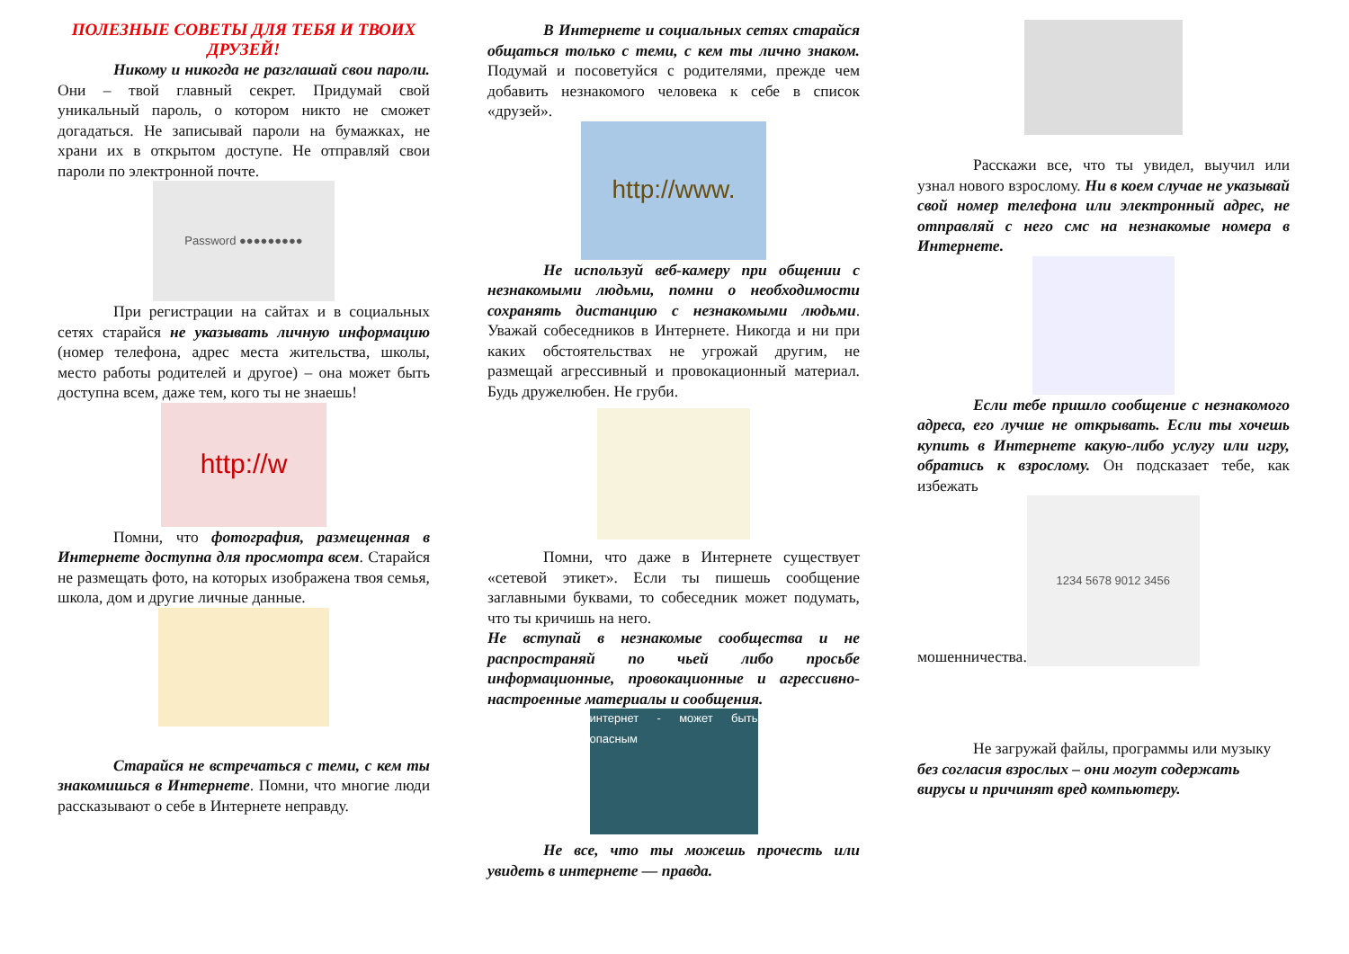ПОЛЕЗНЫЕ СОВЕТЫ ДЛЯ ТЕБЯ И ТВОИХ ДРУЗЕЙ!
Никому и никогда не разглашай свои пароли. Они – твой главный секрет. Придумай свой уникальный пароль, о котором никто не сможет догадаться. Не записывай пароли на бумажках, не храни их в открытом доступе. Не отправляй свои пароли по электронной почте.
Password ●●●●●●●●●
При регистрации на сайтах и в социальных сетях старайся не указывать личную информацию (номер телефона, адрес места жительства, школы, место работы родителей и другое) – она может быть доступна всем, даже тем, кого ты не знаешь!
http://w
Помни, что фотография, размещенная в Интернете доступна для просмотра всем. Старайся не размещать фото, на которых изображена твоя семья, школа, дом и другие личные данные.
Старайся не встречаться с теми, с кем ты знакомишься в Интернете. Помни, что многие люди рассказывают о себе в Интернете неправду.
В Интернете и социальных сетях старайся общаться только с теми, с кем ты лично знаком. Подумай и посоветуйся с родителями, прежде чем добавить незнакомого человека к себе в список «друзей».
http://www.
Не используй веб-камеру при общении с незнакомыми людьми, помни о необходимости сохранять дистанцию с незнакомыми людьми. Уважай собеседников в Интернете. Никогда и ни при каких обстоятельствах не угрожай другим, не размещай агрессивный и провокационный материал. Будь дружелюбен. Не груби.
Помни, что даже в Интернете существует «сетевой этикет». Если ты пишешь сообщение заглавными буквами, то собеседник может подумать, что ты кричишь на него.
Не вступай в незнакомые сообщества и не распространяй по чьей либо просьбе информационные, провокационные и агрессивно-настроенные материалы и сообщения.
интернет - может быть опасным
Не все, что ты можешь прочесть или увидеть в интернете — правда.
Расскажи все, что ты увидел, выучил или узнал нового взрослому. Ни в коем случае не указывай свой номер телефона или электронный адрес, не отправляй с него смс на незнакомые номера в Интернете.
Если тебе пришло сообщение с незнакомого адреса, его лучше не открывать. Если ты хочешь купить в Интернете какую-либо услугу или игру, обратись к взрослому. Он подсказает тебе, как избежать
мошенничества.
1234 5678 9012 3456
Не загружай файлы, программы или музыку без согласия взрослых – они могут содержать вирусы и причинят вред компьютеру.